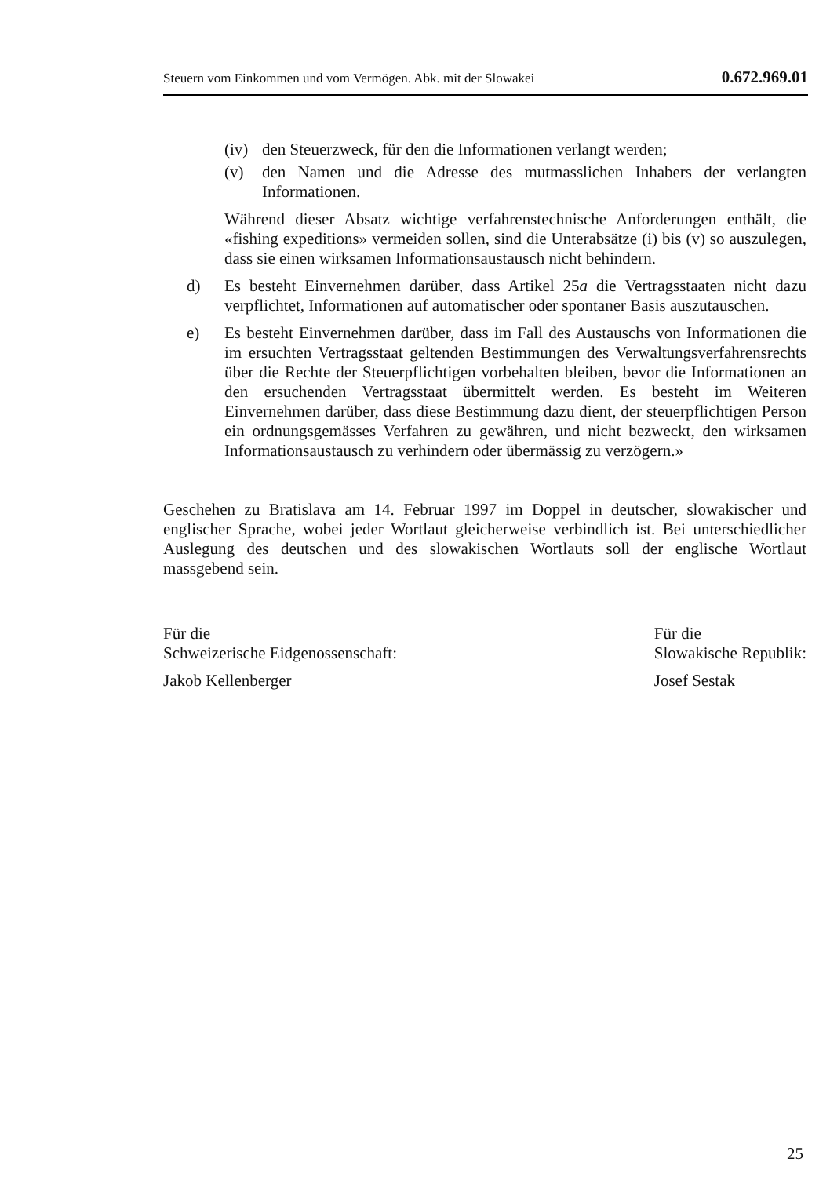Steuern vom Einkommen und vom Vermögen. Abk. mit der Slowakei 0.672.969.01
(iv) den Steuerzweck, für den die Informationen verlangt werden;
(v) den Namen und die Adresse des mutmasslichen Inhabers der verlangten Informationen.
Während dieser Absatz wichtige verfahrenstechnische Anforderungen enthält, die «fishing expeditions» vermeiden sollen, sind die Unterabsätze (i) bis (v) so auszulegen, dass sie einen wirksamen Informationsaustausch nicht behindern.
d) Es besteht Einvernehmen darüber, dass Artikel 25a die Vertragsstaaten nicht dazu verpflichtet, Informationen auf automatischer oder spontaner Basis auszutauschen.
e) Es besteht Einvernehmen darüber, dass im Fall des Austauschs von Informationen die im ersuchten Vertragsstaat geltenden Bestimmungen des Verwaltungsverfahrensrechts über die Rechte der Steuerpflichtigen vorbehalten bleiben, bevor die Informationen an den ersuchenden Vertragsstaat übermittelt werden. Es besteht im Weiteren Einvernehmen darüber, dass diese Bestimmung dazu dient, der steuerpflichtigen Person ein ordnungsgemässes Verfahren zu gewähren, und nicht bezweckt, den wirksamen Informationsaustausch zu verhindern oder übermässig zu verzögern.»
Geschehen zu Bratislava am 14. Februar 1997 im Doppel in deutscher, slowakischer und englischer Sprache, wobei jeder Wortlaut gleicherweise verbindlich ist. Bei unterschiedlicher Auslegung des deutschen und des slowakischen Wortlauts soll der englische Wortlaut massgebend sein.
Für die
Schweizerische Eidgenossenschaft:
Jakob Kellenberger
Für die
Slowakische Republik:
Josef Sestak
25